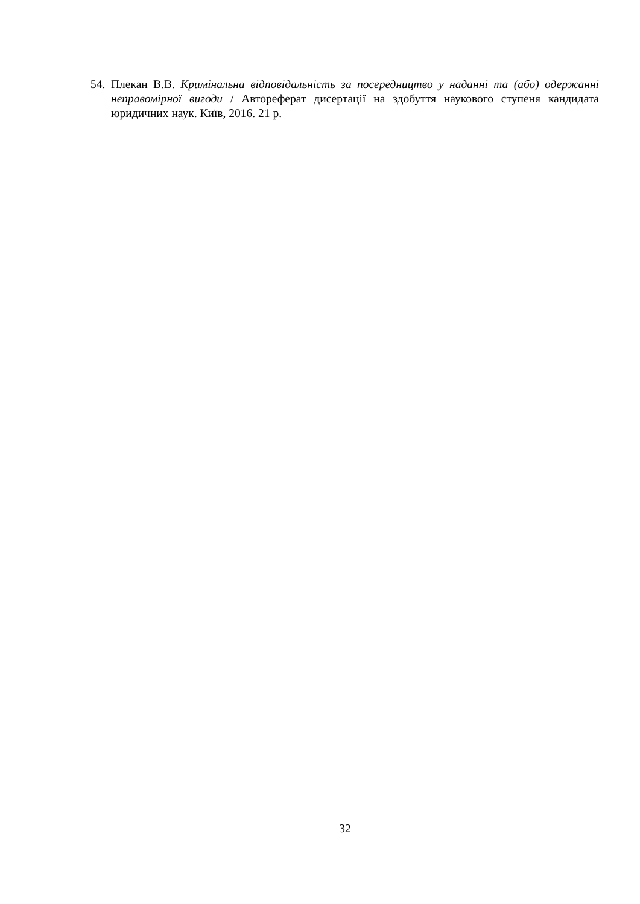54. Плекан В.В. Кримінальна відповідальність за посередництво у наданні та (або) одержанні неправомірної вигоди / Автореферат дисертації на здобуття наукового ступеня кандидата юридичних наук. Київ, 2016. 21 р.
32